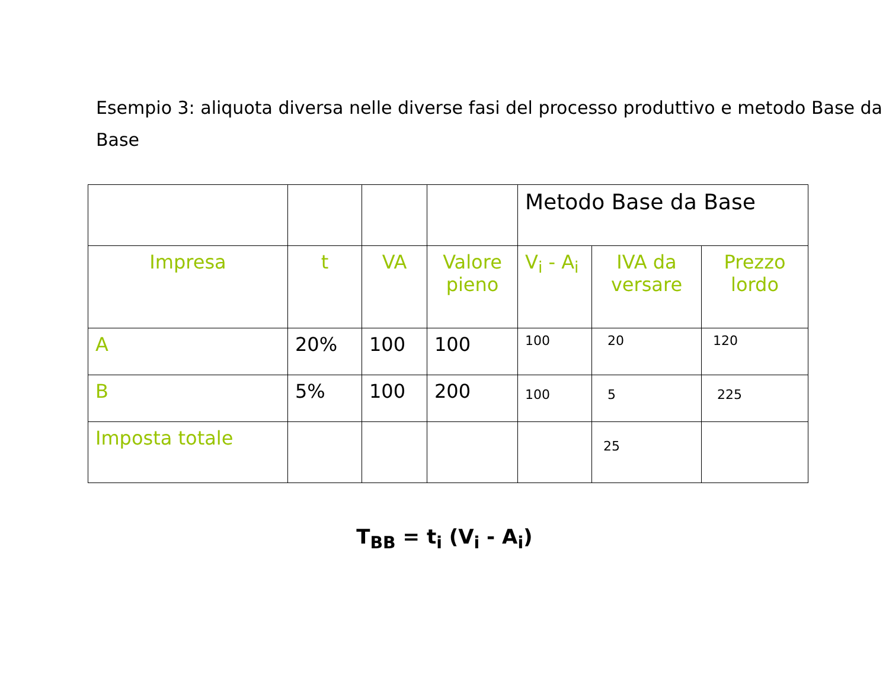Esempio 3: aliquota diversa nelle diverse fasi del processo produttivo e metodo Base da Base
| | | | | Metodo Base da Base | | |
| Impresa | t | VA | Valore pieno | V<sub>i</sub> - A<sub>i</sub> | IVA da versare | Prezzo lordo |
| A | 20% | 100 | 100 | 100 | 20 | 120 |
| B | 5% | 100 | 200 | 100 | 5 | 225 |
| Imposta totale | | | | | 25 | |
T<sub>BB</sub> = t<sub>i</sub> (V<sub>i</sub> - A<sub>i</sub>)